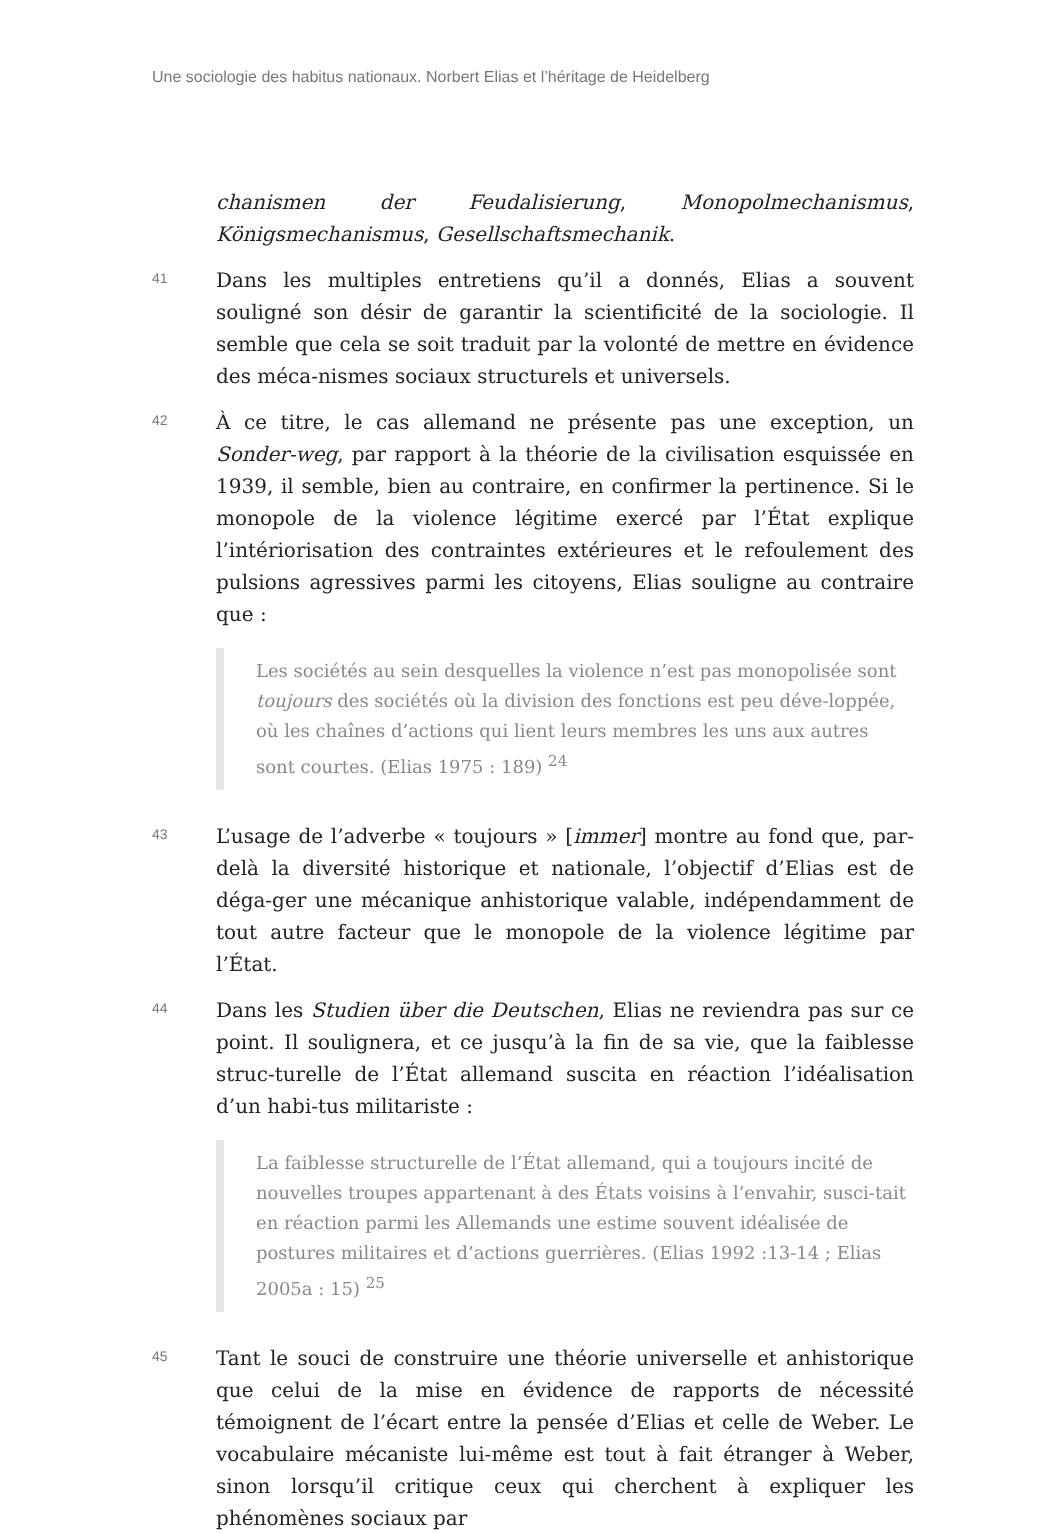Une sociologie des habitus nationaux. Norbert Elias et l’héritage de Heidelberg
chanismen der Feudalisierung, Monopolmechanismus, Königsmechanismus, Gesellschaftsmechanik.
41
Dans les multiples entretiens qu’il a donnés, Elias a souvent souligné son désir de garantir la scientificité de la sociologie. Il semble que cela se soit traduit par la volonté de mettre en évidence des méca-nismes sociaux structurels et universels.
42
À ce titre, le cas allemand ne présente pas une exception, un Sonder-weg, par rapport à la théorie de la civilisation esquissée en 1939, il semble, bien au contraire, en confirmer la pertinence. Si le monopole de la violence légitime exercé par l’État explique l’intériorisation des contraintes extérieures et le refoulement des pulsions agressives parmi les citoyens, Elias souligne au contraire que :
Les sociétés au sein desquelles la violence n’est pas monopolisée sont toujours des sociétés où la division des fonctions est peu déve-loppée, où les chaînes d’actions qui lient leurs membres les uns aux autres sont courtes. (Elias 1975 : 189) <sup>24</sup>
43
L’usage de l’adverbe « toujours » [immer] montre au fond que, par-delà la diversité historique et nationale, l’objectif d’Elias est de déga-ger une mécanique anhistorique valable, indépendamment de tout autre facteur que le monopole de la violence légitime par l’État.
44
Dans les Studien über die Deutschen, Elias ne reviendra pas sur ce point. Il soulignera, et ce jusqu’à la fin de sa vie, que la faiblesse struc-turelle de l’État allemand suscita en réaction l’idéalisation d’un habi-tus militariste :
La faiblesse structurelle de l’État allemand, qui a toujours incité de nouvelles troupes appartenant à des États voisins à l’envahir, susci-tait en réaction parmi les Allemands une estime souvent idéalisée de postures militaires et d’actions guerrières. (Elias 1992 :13-14 ; Elias 2005a : 15) <sup>25</sup>
45
Tant le souci de construire une théorie universelle et anhistorique que celui de la mise en évidence de rapports de nécessité témoignent de l’écart entre la pensée d’Elias et celle de Weber. Le vocabulaire mécaniste lui-même est tout à fait étranger à Weber, sinon lorsqu’il critique ceux qui cherchent à expliquer les phénomènes sociaux par